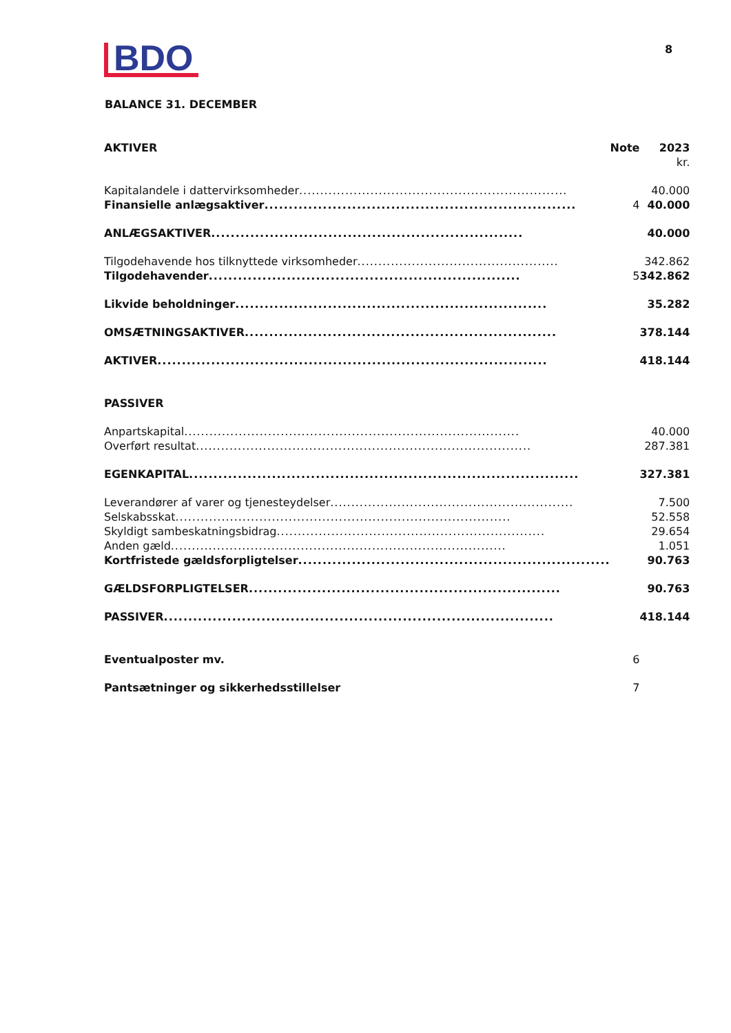BDO
8
BALANCE 31. DECEMBER
| AKTIVER | Note | 2023 |
| --- | --- | --- |
| | | kr. |
| Kapitalandele i dattervirksomheder ................................................................ | | 40.000 |
| Finansielle anlægsaktiver ................................................................ | 4 | 40.000 |
| ANLÆGSAKTIVER ................................................................ | | 40.000 |
| Tilgodehavende hos tilknyttede virksomheder ................................................ | | 342.862 |
| Tilgodehavender ................................................................ | 5 | 342.862 |
| Likvide beholdninger ................................................................ | | 35.282 |
| OMSÆTNINGSAKTIVER ................................................................ | | 378.144 |
| AKTIVER ................................................................................ | | 418.144 |
| PASSIVER | | |
| Anpartskapital ................................................................................ | | 40.000 |
| Overført resultat ................................................................................ | | 287.381 |
| EGENKAPITAL ................................................................................ | | 327.381 |
| Leverandører af varer og tjenesteydelser .......................................................... | | 7.500 |
| Selskabsskat ................................................................................ | | 52.558 |
| Skyldigt sambeskatningsbidrag ................................................................ | | 29.654 |
| Anden gæld ................................................................................ | | 1.051 |
| Kortfristede gældsforpligtelser ................................................................ | | 90.763 |
| GÆLDSFORPLIGTELSER ................................................................ | | 90.763 |
| PASSIVER ................................................................................ | | 418.144 |
| Eventualposter mv. | 6 | |
| Pantsætninger og sikkerhedsstillelser | 7 | |